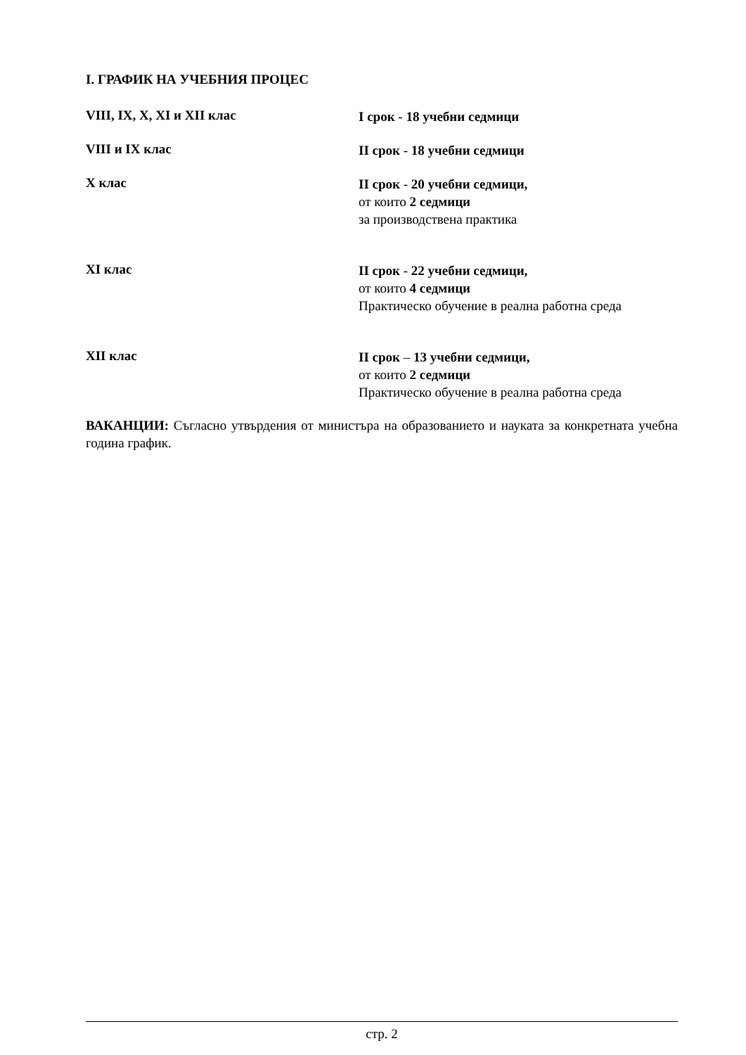I. ГРАФИК НА УЧЕБНИЯ ПРОЦЕС
VIII, IX, X, XI и XII клас
I срок - 18 учебни седмици
VIII и IX клас
II срок - 18 учебни седмици
X клас
II срок - 20 учебни седмици,
от които 2 седмици
за производствена практика
XI клас
II срок - 22 учебни седмици,
от които 4 седмици
Практическо обучение в реална работна среда
XII клас
II срок – 13 учебни седмици,
от които 2 седмици
Практическо обучение в реална работна среда
ВАКАНЦИИ: Съгласно утвърдения от министъра на образованието и науката за конкретната учебна година график.
стр. 2